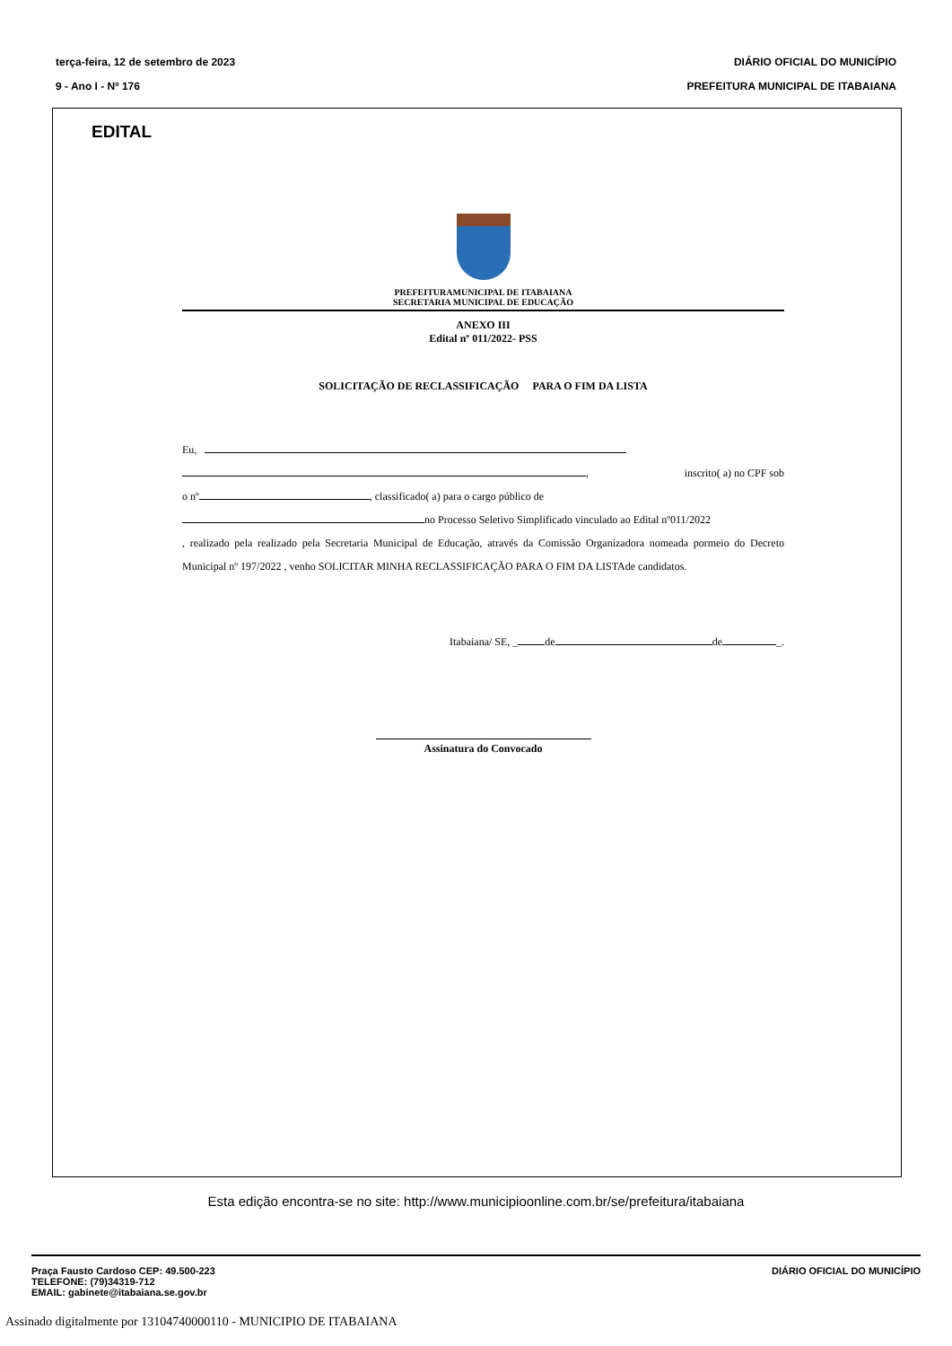terça-feira, 12 de setembro de 2023 DIÁRIO OFICIAL DO MUNICÍPIO
9 - Ano I - Nº 176 PREFEITURA MUNICIPAL DE ITABAIANA
EDITAL
PREFEITURAMUNICIPAL DE ITABAIANA
SECRETARIA MUNICIPAL DE EDUCAÇÃO
ANEXO III
Edital nº 011/2022- PSS
SOLICITAÇÃO DE RECLASSIFICAÇÃO PARA O FIM DA LISTA
Eu,
, inscrito( a) no CPF sob
o nº , classificado( a) para o cargo público de
no Processo Seletivo Simplificado vinculado ao Edital nº011/2022
, realizado pela realizado pela Secretaria Municipal de Educação, através da Comissão Organizadora nomeada pormeio do Decreto Municipal nº 197/2022 , venho SOLICITAR MINHA RECLASSIFICAÇÃO PARA O FIM DA LISTAde candidatos.
Itabaiana/ SE, _ de de _.
Assinatura do Convocado
Esta edição encontra-se no site: http://www.municipioonline.com.br/se/prefeitura/itabaiana
Praça Fausto Cardoso CEP: 49.500-223
TELEFONE: (79)34319-712
EMAIL: gabinete@itabaiana.se.gov.br
DIÁRIO OFICIAL DO MUNICÍPIO
Assinado digitalmente por 13104740000110 - MUNICIPIO DE ITABAIANA